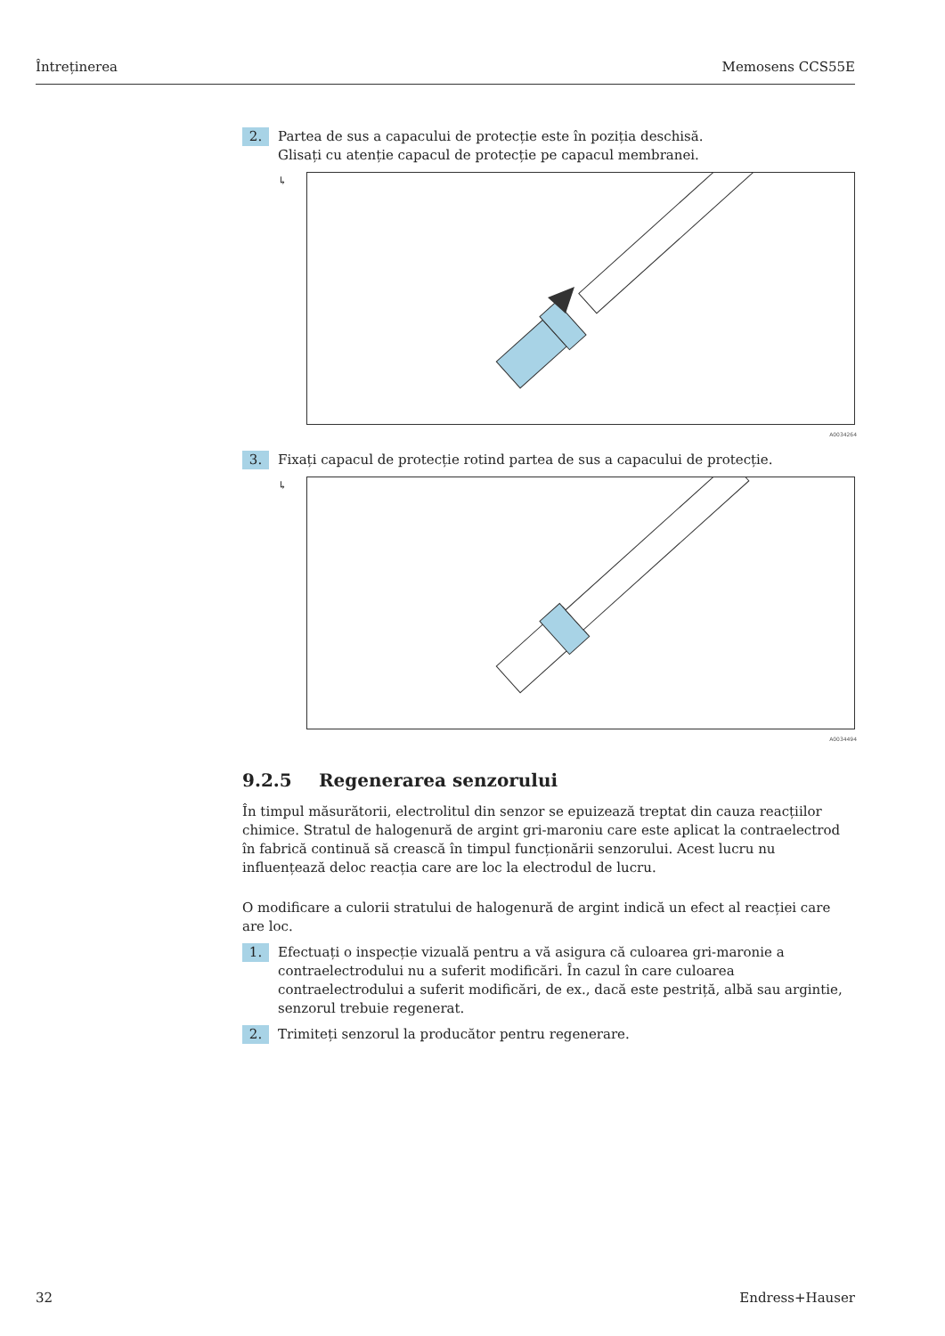Întreținerea Memosens CCS55E
2.
Partea de sus a capacului de protecție este în poziția deschisă.
Glisați cu atenție capacul de protecție pe capacul membranei.
↳
A0034264
3.
Fixați capacul de protecție rotind partea de sus a capacului de protecție.
↳
A0034494
9.2.5 Regenerarea senzorului
În timpul măsurătorii, electrolitul din senzor se epuizează treptat din cauza reacțiilor chimice. Stratul de halogenură de argint gri-maroniu care este aplicat la contraelectrod în fabrică continuă să crească în timpul funcționării senzorului. Acest lucru nu influențează deloc reacția care are loc la electrodul de lucru.
O modificare a culorii stratului de halogenură de argint indică un efect al reacției care are loc.
1.
Efectuați o inspecție vizuală pentru a vă asigura că culoarea gri-maronie a contraelectrodului nu a suferit modificări. În cazul în care culoarea contraelectrodului a suferit modificări, de ex., dacă este pestriță, albă sau argintie, senzorul trebuie regenerat.
2.
Trimiteți senzorul la producător pentru regenerare.
32 Endress+Hauser